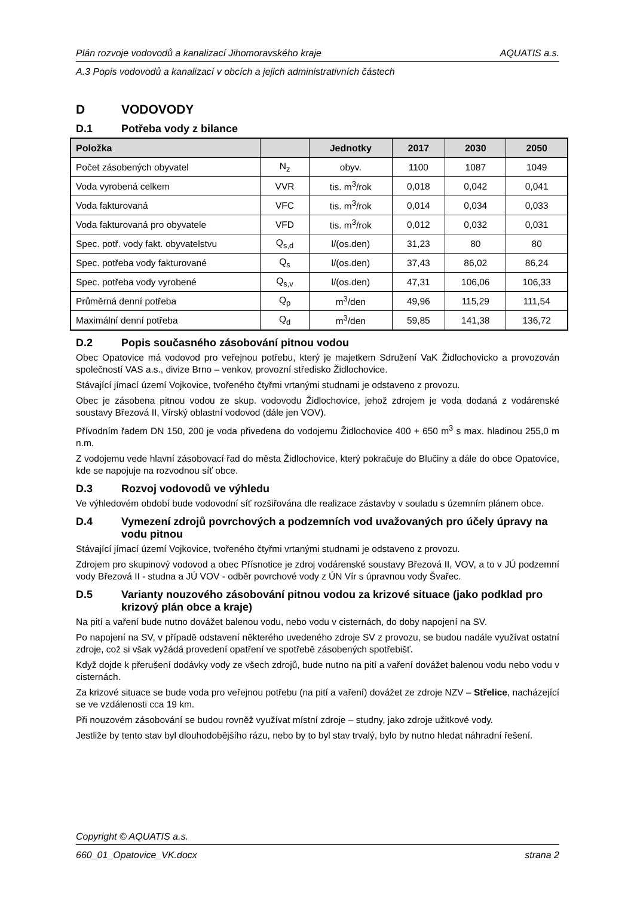Plán rozvoje vodovodů a kanalizací Jihomoravského kraje AQUATIS a.s.
A.3 Popis vodovodů a kanalizací v obcích a jejich administrativních částech
D VODOVODY
D.1 Potřeba vody z bilance
| Položka | | Jednotky | 2017 | 2030 | 2050 |
| --- | --- | --- | --- | --- | --- |
| Počet zásobených obyvatel | N<sub>z</sub> | obyv. | 1100 | 1087 | 1049 |
| Voda vyrobená celkem | VVR | tis. m<sup>3</sup>/rok | 0,018 | 0,042 | 0,041 |
| Voda fakturovaná | VFC | tis. m<sup>3</sup>/rok | 0,014 | 0,034 | 0,033 |
| Voda fakturovaná pro obyvatele | VFD | tis. m<sup>3</sup>/rok | 0,012 | 0,032 | 0,031 |
| Spec. potř. vody fakt. obyvatelstvu | Q<sub>s,d</sub> | l/(os.den) | 31,23 | 80 | 80 |
| Spec. potřeba vody fakturované | Q<sub>s</sub> | l/(os.den) | 37,43 | 86,02 | 86,24 |
| Spec. potřeba vody vyrobené | Q<sub>s,v</sub> | l/(os.den) | 47,31 | 106,06 | 106,33 |
| Průměrná denní potřeba | Q<sub>p</sub> | m<sup>3</sup>/den | 49,96 | 115,29 | 111,54 |
| Maximální denní potřeba | Q<sub>d</sub> | m<sup>3</sup>/den | 59,85 | 141,38 | 136,72 |
D.2 Popis současného zásobování pitnou vodou
Obec Opatovice má vodovod pro veřejnou potřebu, který je majetkem Sdružení VaK Židlochovicko a provozován společností VAS a.s., divize Brno – venkov, provozní středisko Židlochovice.
Stávající jímací území Vojkovice, tvořeného čtyřmi vrtanými studnami je odstaveno z provozu.
Obec je zásobena pitnou vodou ze skup. vodovodu Židlochovice, jehož zdrojem je voda dodaná z vodárenské soustavy Březová II, Vírský oblastní vodovod (dále jen VOV).
Přívodním řadem DN 150, 200 je voda přivedena do vodojemu Židlochovice 400 + 650 m<sup>3</sup> s max. hladinou 255,0 m n.m.
Z vodojemu vede hlavní zásobovací řad do města Židlochovice, který pokračuje do Blučiny a dále do obce Opatovice, kde se napojuje na rozvodnou síť obce.
D.3 Rozvoj vodovodů ve výhledu
Ve výhledovém období bude vodovodní síť rozšiřována dle realizace zástavby v souladu s územním plánem obce.
D.4 Vymezení zdrojů povrchových a podzemních vod uvažovaných pro účely úpravy na vodu pitnou
Stávající jímací území Vojkovice, tvořeného čtyřmi vrtanými studnami je odstaveno z provozu.
Zdrojem pro skupinový vodovod a obec Přísnotice je zdroj vodárenské soustavy Březová II, VOV, a to v JÚ podzemní vody Březová II - studna a JÚ VOV - odběr povrchové vody z ÚN Vír s úpravnou vody Švařec.
D.5 Varianty nouzového zásobování pitnou vodou za krizové situace (jako podklad pro krizový plán obce a kraje)
Na pití a vaření bude nutno dovážet balenou vodu, nebo vodu v cisternách, do doby napojení na SV.
Po napojení na SV, v případě odstavení některého uvedeného zdroje SV z provozu, se budou nadále využívat ostatní zdroje, což si však vyžádá provedení opatření ve spotřebě zásobených spotřebišť.
Když dojde k přerušení dodávky vody ze všech zdrojů, bude nutno na pití a vaření dovážet balenou vodu nebo vodu v cisternách.
Za krizové situace se bude voda pro veřejnou potřebu (na pití a vaření) dovážet ze zdroje NZV – Střelice, nacházející se ve vzdálenosti cca 19 km.
Při nouzovém zásobování se budou rovněž využívat místní zdroje – studny, jako zdroje užitkové vody.
Jestliže by tento stav byl dlouhodobějšího rázu, nebo by to byl stav trvalý, bylo by nutno hledat náhradní řešení.
Copyright © AQUATIS a.s.
660_01_Opatovice_VK.docx strana 2